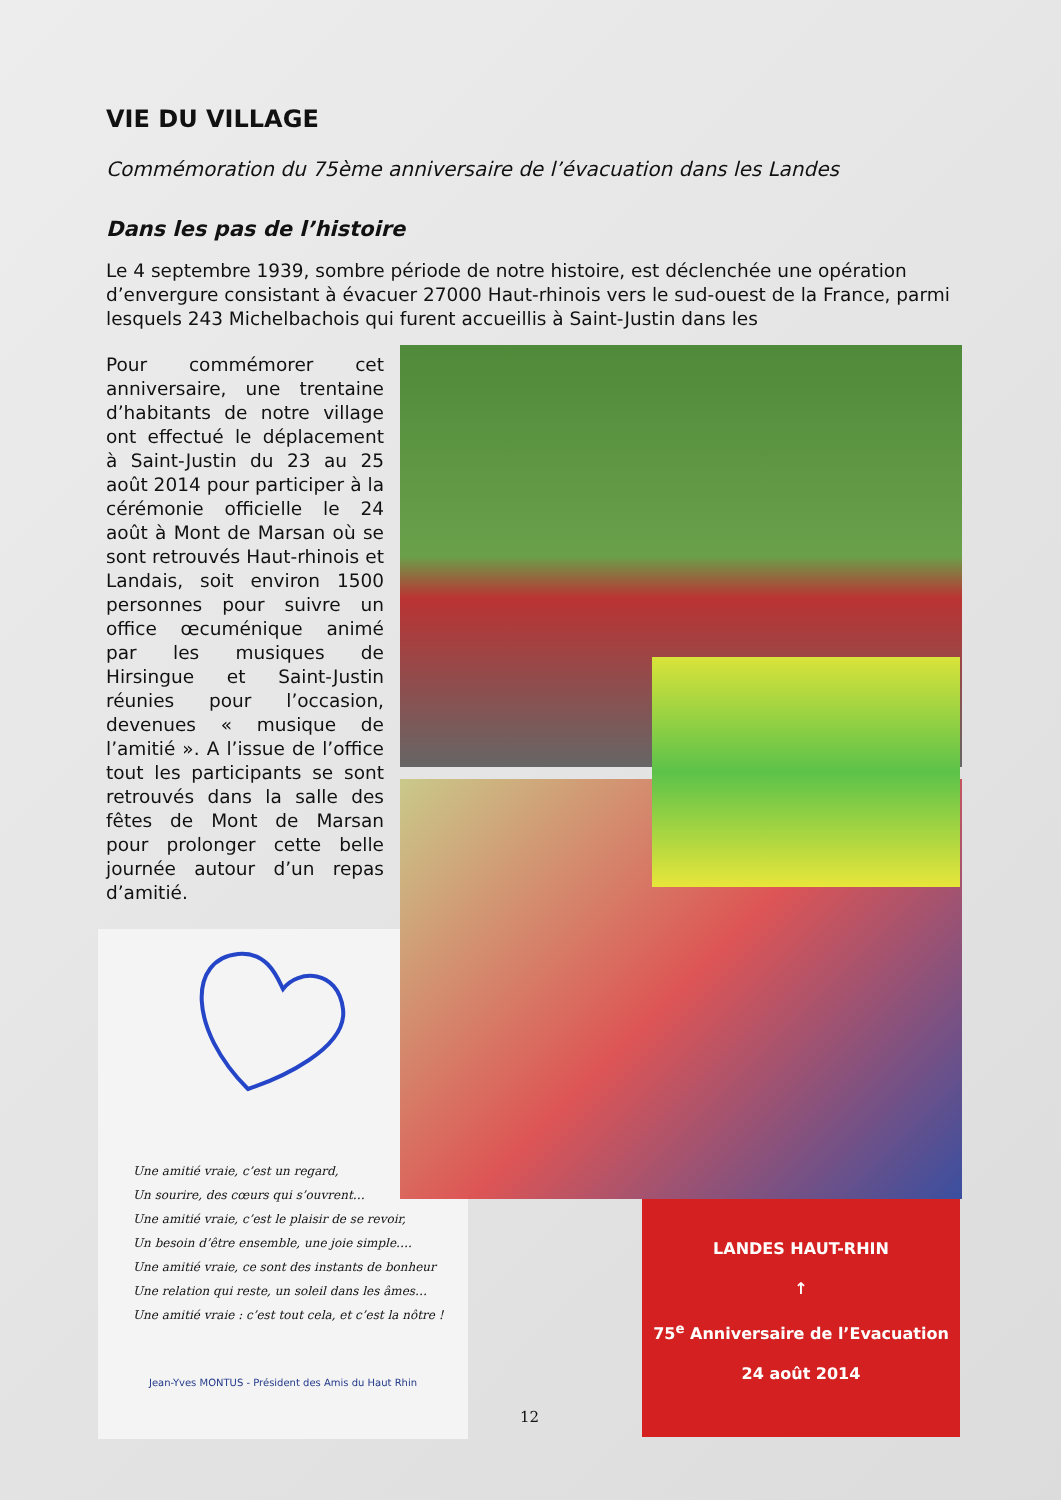VIE DU VILLAGE
Commémoration du 75ème anniversaire de l’évacuation dans les Landes
Dans les pas de l’histoire
Le 4 septembre 1939, sombre période de notre histoire, est déclenchée une opération d’envergure consistant à évacuer 27000 Haut-rhinois vers le sud-ouest de la France, parmi lesquels 243 Michelbachois qui furent accueillis à Saint-Justin dans les
Pour commémorer cet anniversaire, une trentaine d’habitants de notre village ont effectué le déplacement à Saint-Justin du 23 au 25 août 2014 pour participer à la cérémonie officielle le 24 août à Mont de Marsan où se sont retrouvés Haut-rhinois et Landais, soit environ 1500 personnes pour suivre un office œcuménique animé par les musiques de Hirsingue et Saint-Justin réunies pour l’occasion, devenues « musique de l’amitié ». A l’issue de l’office tout les participants se sont retrouvés dans la salle des fêtes de Mont de Marsan pour prolonger cette belle journée autour d’un repas d’amitié.
Une amitié vraie, c’est un regard,
Un sourire, des cœurs qui s’ouvrent…
Une amitié vraie, c’est le plaisir de se revoir,
Un besoin d’être ensemble, une joie simple….
Une amitié vraie, ce sont des instants de bonheur
Une relation qui reste, un soleil dans les âmes…
Une amitié vraie : c’est tout cela, et c’est la nôtre !
Jean-Yves MONTUS - Président des Amis du Haut Rhin
LANDES HAUT-RHIN
↑
75<sup>e</sup> Anniversaire de l’Evacuation
24 août 2014
12